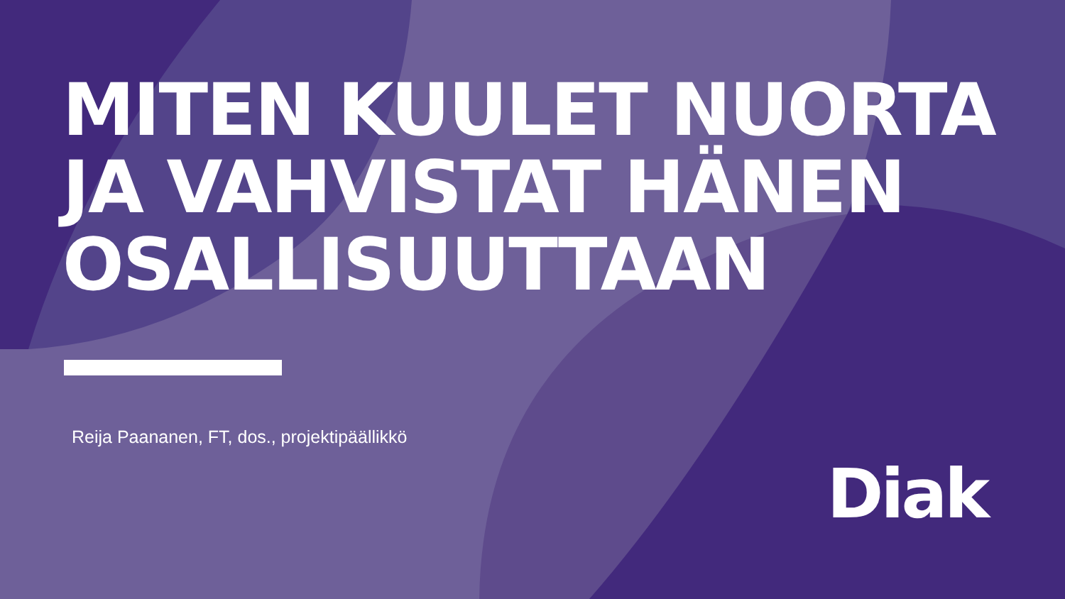MITEN KUULET NUORTA
JA VAHVISTAT HÄNEN
OSALLISUUTTAAN
Reija Paananen, FT, dos., projektipäällikkö
Diak